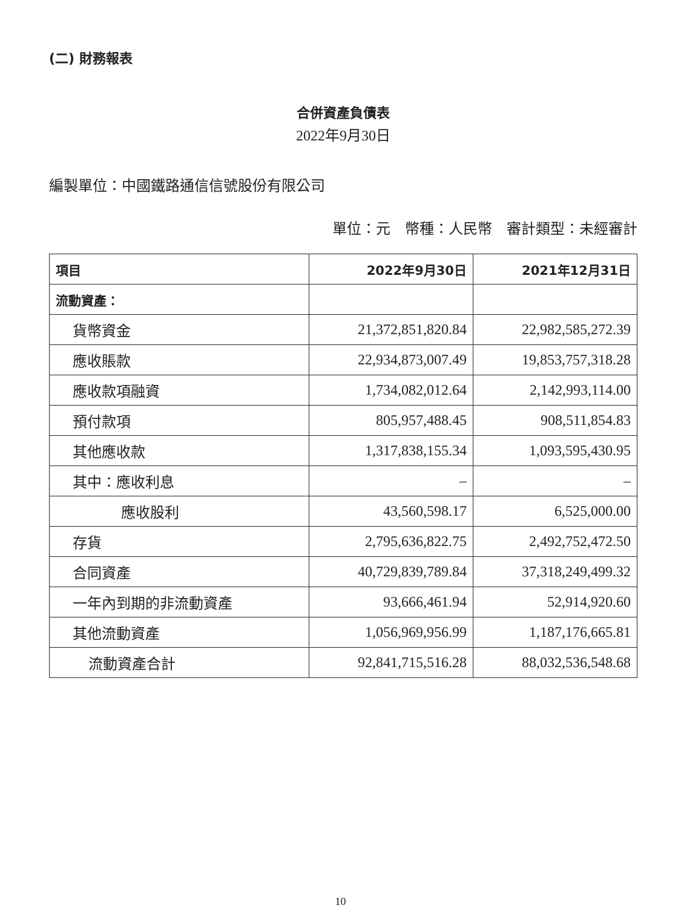(二) 財務報表
合併資產負債表
2022年9月30日
編製單位：中國鐵路通信信號股份有限公司
單位：元　幣種：人民幣　審計類型：未經審計
| 項目 | 2022年9月30日 | 2021年12月31日 |
| --- | --- | --- |
| 流動資產： | | |
| 貨幣資金 | 21,372,851,820.84 | 22,982,585,272.39 |
| 應收賬款 | 22,934,873,007.49 | 19,853,757,318.28 |
| 應收款項融資 | 1,734,082,012.64 | 2,142,993,114.00 |
| 預付款項 | 805,957,488.45 | 908,511,854.83 |
| 其他應收款 | 1,317,838,155.34 | 1,093,595,430.95 |
| 其中：應收利息 | – | – |
| 應收股利 | 43,560,598.17 | 6,525,000.00 |
| 存貨 | 2,795,636,822.75 | 2,492,752,472.50 |
| 合同資產 | 40,729,839,789.84 | 37,318,249,499.32 |
| 一年內到期的非流動資產 | 93,666,461.94 | 52,914,920.60 |
| 其他流動資產 | 1,056,969,956.99 | 1,187,176,665.81 |
| 流動資產合計 | 92,841,715,516.28 | 88,032,536,548.68 |
10